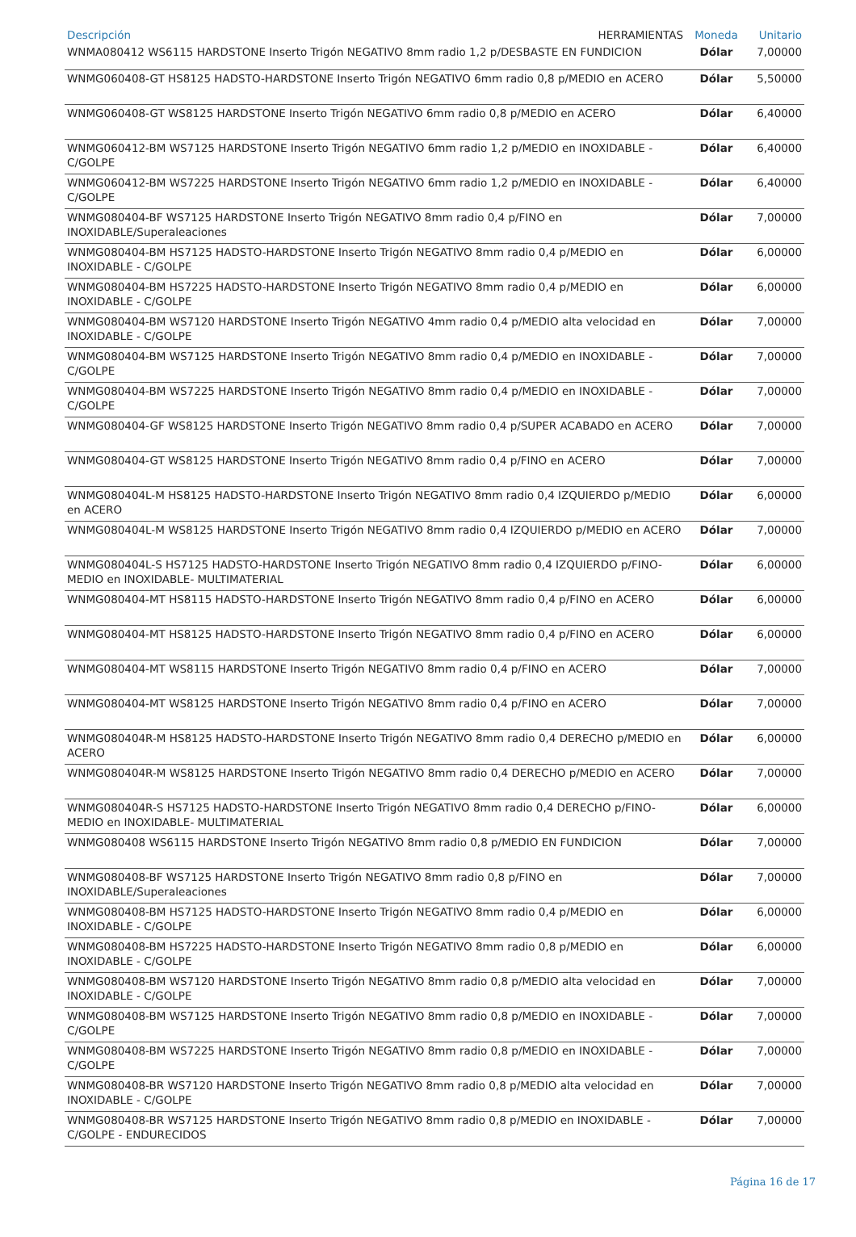| Descripción HERRAMIENTAS | Moneda | Unitario |
| --- | --- | --- |
| WNMA080412 WS6115 HARDSTONE Inserto Trigón NEGATIVO 8mm radio 1,2 p/DESBASTE EN FUNDICION | Dólar | 7,00000 |
| WNMG060408-GT HS8125 HADSTO-HARDSTONE Inserto Trigón NEGATIVO 6mm radio 0,8 p/MEDIO en ACERO | Dólar | 5,50000 |
| WNMG060408-GT WS8125 HARDSTONE Inserto Trigón NEGATIVO 6mm radio 0,8 p/MEDIO en ACERO | Dólar | 6,40000 |
| WNMG060412-BM WS7125 HARDSTONE Inserto Trigón NEGATIVO 6mm radio 1,2 p/MEDIO en INOXIDABLE - C/GOLPE | Dólar | 6,40000 |
| WNMG060412-BM WS7225 HARDSTONE Inserto Trigón NEGATIVO 6mm radio 1,2 p/MEDIO en INOXIDABLE - C/GOLPE | Dólar | 6,40000 |
| WNMG080404-BF WS7125 HARDSTONE Inserto Trigón NEGATIVO 8mm radio 0,4 p/FINO en INOXIDABLE/Superaleaciones | Dólar | 7,00000 |
| WNMG080404-BM HS7125 HADSTO-HARDSTONE Inserto Trigón NEGATIVO 8mm radio 0,4 p/MEDIO en INOXIDABLE - C/GOLPE | Dólar | 6,00000 |
| WNMG080404-BM HS7225 HADSTO-HARDSTONE Inserto Trigón NEGATIVO 8mm radio 0,4 p/MEDIO en INOXIDABLE - C/GOLPE | Dólar | 6,00000 |
| WNMG080404-BM WS7120 HARDSTONE Inserto Trigón NEGATIVO 4mm radio 0,4 p/MEDIO alta velocidad en INOXIDABLE - C/GOLPE | Dólar | 7,00000 |
| WNMG080404-BM WS7125 HARDSTONE Inserto Trigón NEGATIVO 8mm radio 0,4 p/MEDIO en INOXIDABLE - C/GOLPE | Dólar | 7,00000 |
| WNMG080404-BM WS7225 HARDSTONE Inserto Trigón NEGATIVO 8mm radio 0,4 p/MEDIO en INOXIDABLE - C/GOLPE | Dólar | 7,00000 |
| WNMG080404-GF WS8125 HARDSTONE Inserto Trigón NEGATIVO 8mm radio 0,4 p/SUPER ACABADO en ACERO | Dólar | 7,00000 |
| WNMG080404-GT WS8125 HARDSTONE Inserto Trigón NEGATIVO 8mm radio 0,4 p/FINO en ACERO | Dólar | 7,00000 |
| WNMG080404L-M HS8125 HADSTO-HARDSTONE Inserto Trigón NEGATIVO 8mm radio 0,4 IZQUIERDO p/MEDIO en ACERO | Dólar | 6,00000 |
| WNMG080404L-M WS8125 HARDSTONE Inserto Trigón NEGATIVO 8mm radio 0,4 IZQUIERDO p/MEDIO en ACERO | Dólar | 7,00000 |
| WNMG080404L-S HS7125 HADSTO-HARDSTONE Inserto Trigón NEGATIVO 8mm radio 0,4 IZQUIERDO p/FINO-MEDIO en INOXIDABLE- MULTIMATERIAL | Dólar | 6,00000 |
| WNMG080404-MT HS8115 HADSTO-HARDSTONE Inserto Trigón NEGATIVO 8mm radio 0,4 p/FINO en ACERO | Dólar | 6,00000 |
| WNMG080404-MT HS8125 HADSTO-HARDSTONE Inserto Trigón NEGATIVO 8mm radio 0,4 p/FINO en ACERO | Dólar | 6,00000 |
| WNMG080404-MT WS8115 HARDSTONE Inserto Trigón NEGATIVO 8mm radio 0,4 p/FINO en ACERO | Dólar | 7,00000 |
| WNMG080404-MT WS8125 HARDSTONE Inserto Trigón NEGATIVO 8mm radio 0,4 p/FINO en ACERO | Dólar | 7,00000 |
| WNMG080404R-M HS8125 HADSTO-HARDSTONE Inserto Trigón NEGATIVO 8mm radio 0,4 DERECHO p/MEDIO en ACERO | Dólar | 6,00000 |
| WNMG080404R-M WS8125 HARDSTONE Inserto Trigón NEGATIVO 8mm radio 0,4 DERECHO p/MEDIO en ACERO | Dólar | 7,00000 |
| WNMG080404R-S HS7125 HADSTO-HARDSTONE Inserto Trigón NEGATIVO 8mm radio 0,4 DERECHO p/FINO-MEDIO en INOXIDABLE- MULTIMATERIAL | Dólar | 6,00000 |
| WNMG080408 WS6115 HARDSTONE Inserto Trigón NEGATIVO 8mm radio 0,8 p/MEDIO EN FUNDICION | Dólar | 7,00000 |
| WNMG080408-BF WS7125 HARDSTONE Inserto Trigón NEGATIVO 8mm radio 0,8 p/FINO en INOXIDABLE/Superaleaciones | Dólar | 7,00000 |
| WNMG080408-BM HS7125 HADSTO-HARDSTONE Inserto Trigón NEGATIVO 8mm radio 0,4 p/MEDIO en INOXIDABLE - C/GOLPE | Dólar | 6,00000 |
| WNMG080408-BM HS7225 HADSTO-HARDSTONE Inserto Trigón NEGATIVO 8mm radio 0,8 p/MEDIO en INOXIDABLE - C/GOLPE | Dólar | 6,00000 |
| WNMG080408-BM WS7120 HARDSTONE Inserto Trigón NEGATIVO 8mm radio 0,8 p/MEDIO alta velocidad en INOXIDABLE - C/GOLPE | Dólar | 7,00000 |
| WNMG080408-BM WS7125 HARDSTONE Inserto Trigón NEGATIVO 8mm radio 0,8 p/MEDIO en INOXIDABLE - C/GOLPE | Dólar | 7,00000 |
| WNMG080408-BM WS7225 HARDSTONE Inserto Trigón NEGATIVO 8mm radio 0,8 p/MEDIO en INOXIDABLE - C/GOLPE | Dólar | 7,00000 |
| WNMG080408-BR WS7120 HARDSTONE Inserto Trigón NEGATIVO 8mm radio 0,8 p/MEDIO alta velocidad en INOXIDABLE - C/GOLPE | Dólar | 7,00000 |
| WNMG080408-BR WS7125 HARDSTONE Inserto Trigón NEGATIVO 8mm radio 0,8 p/MEDIO en INOXIDABLE - C/GOLPE - ENDURECIDOS | Dólar | 7,00000 |
Página 16 de 17